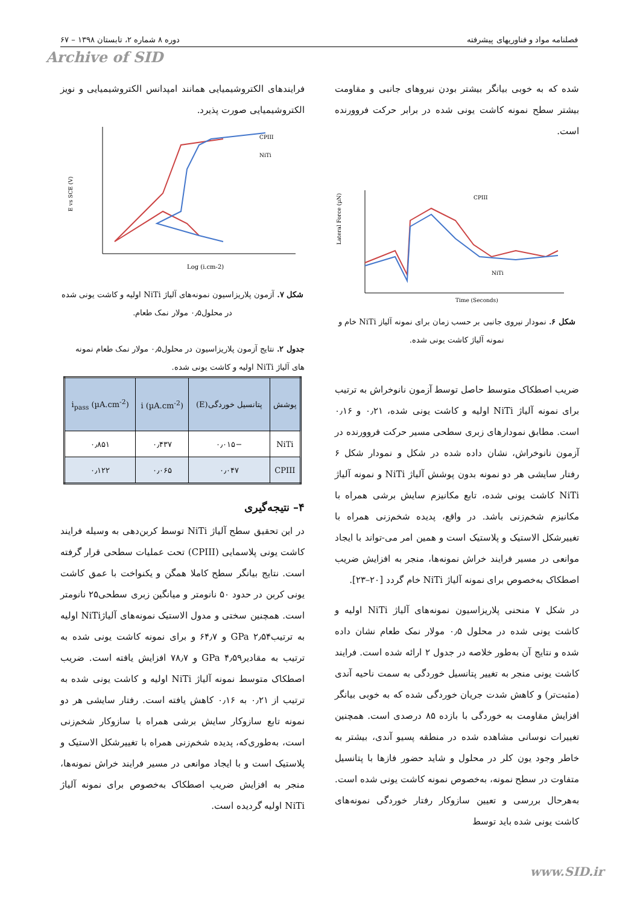فصلنامه مواد و فناوریهای پیشرفته دوره ۸ شماره ۲، تابستان ۱۳۹۸ – ۶۷
Archive of SID
شده که به خوبی بیانگر بیشتر بودن نیروهای جانبی و مقاومت بیشتر سطح نمونه کاشت یونی شده در برابر حرکت فروورنده است.
CPIII
NiTi
Time (Seconds)
Lateral Force (µN)
شکل ۶. نمودار نیروی جانبی بر حسب زمان برای نمونه آلیاز NiTi خام و نمونه آلیاژ کاشت یونی شده.
ضریب اصطکاک متوسط حاصل توسط آزمون نانوخراش به ترتیب برای نمونه آلیاژ NiTi اولیه و کاشت یونی شده، ۰٫۲۱ و ۰٫۱۶ است. مطابق نمودارهای زبری سطحی مسیر حرکت فروورنده در آزمون نانوخراش، نشان داده شده در شکل و نمودار شکل ۶ رفتار سایشی هر دو نمونه بدون پوشش آلیاژ NiTi و نمونه آلیاژ NiTi کاشت یونی شده، تابع مکانیزم سایش برشی همراه با مکانیزم شخم‌زنی باشد. در واقع، پدیده شخم‌زنی همراه با تغییرشکل الاستیک و پلاستیک است و همین امر می-تواند با ایجاد موانعی در مسیر فرایند خراش نمونه‌ها، منجر به افزایش ضریب اصطکاک به‌خصوص برای نمونه آلیاژ NiTi خام گردد [۲۰–۲۳].
در شکل ۷ منحنی پلاریزاسیون نمونه‌های آلیاژ NiTi اولیه و کاشت یونی شده در محلول ۰٫۵ مولار نمک طعام نشان داده شده و نتایج آن به‌طور خلاصه در جدول ۲ ارائه شده است. فرایند کاشت یونی منجر به تغییر پتانسیل خوردگی به سمت ناحیه آندی (مثبت‌تر) و کاهش شدت جریان خوردگی شده که به خوبی بیانگر افزایش مقاومت به خوردگی با بازده ۸۵ درصدی است. همچنین تغییرات نوسانی مشاهده شده در منطقه پسیو آندی، بیشتر به خاطر وجود یون کلر در محلول و شاید حضور فازها با پتانسیل متفاوت در سطح نمونه، به‌خصوص نمونه کاشت یونی شده است. به‌هرحال بررسی و تعیین سازوکار رفتار خوردگی نمونه‌های کاشت یونی شده باید توسط
فرایندهای الکتروشیمیایی همانند امپدانس الکتروشیمیایی و نویز الکتروشیمیایی صورت پذیرد.
CPIII
NiTi
Log (i.cm-2)
E vs SCE (V)
شکل ۷. آزمون پلاریزاسیون نمونه‌های آلیاژ NiTi اولیه و کاشت یونی شده در محلول۰٫۵ مولار نمک طعام.
جدول ۲. نتایج آزمون پلاریزاسیون در محلول۰٫۵ مولار نمک طعام نمونه های آلیاژ NiTi اولیه و کاشت یونی شده.
| پوشش | پتانسیل خوردگی(E) | i (µA.cm<sup>-2</sup>) | i<sub>pass</sub> (µA.cm<sup>-2</sup>) |
| --- | --- | --- | --- |
| NiTi | −۰٫۰۱۵ | ۰٫۴۳۷ | ۰٫۸۵۱ |
| CPIII | ۰٫۰۴۷ | ۰٫۰۶۵ | ۰٫۱۲۲ |
۴– نتیجه‌گیری
در این تحقیق سطح آلیاژ NiTi توسط کربن‌دهی به وسیله فرایند کاشت یونی پلاسمایی (CPIII) تحت عملیات سطحی قرار گرفته است. نتایج بیانگر سطح کاملا همگن و یکنواخت با عمق کاشت یونی کربن در حدود ۵۰ نانومتر و میانگین زبری سطحی۲۵ نانومتر است. همچنین سختی و مدول الاستیک نمونه‌های آلیاژNiTi اولیه به ترتیبGPa ۲٫۵۴ و ۶۴٫۷ و برای نمونه کاشت یونی شده به ترتیب به مقادیرGPa ۴٫۵۹ و ۷۸٫۷ افزایش یافته است. ضریب اصطکاک متوسط نمونه آلیاژ NiTi اولیه و کاشت یونی شده به ترتیب از ۰٫۲۱ به ۰٫۱۶ کاهش یافته است. رفتار سایشی هر دو نمونه تابع سازوکار سایش برشی همراه با سازوکار شخم‌زنی است، به‌طوری‌که، پدیده شخم‌زنی همراه با تغییرشکل الاستیک و پلاستیک است و با ایجاد موانعی در مسیر فرایند خراش نمونه‌ها، منجر به افزایش ضریب اصطکاک به‌خصوص برای نمونه آلیاژ NiTi اولیه گردیده است.
www.SID.ir